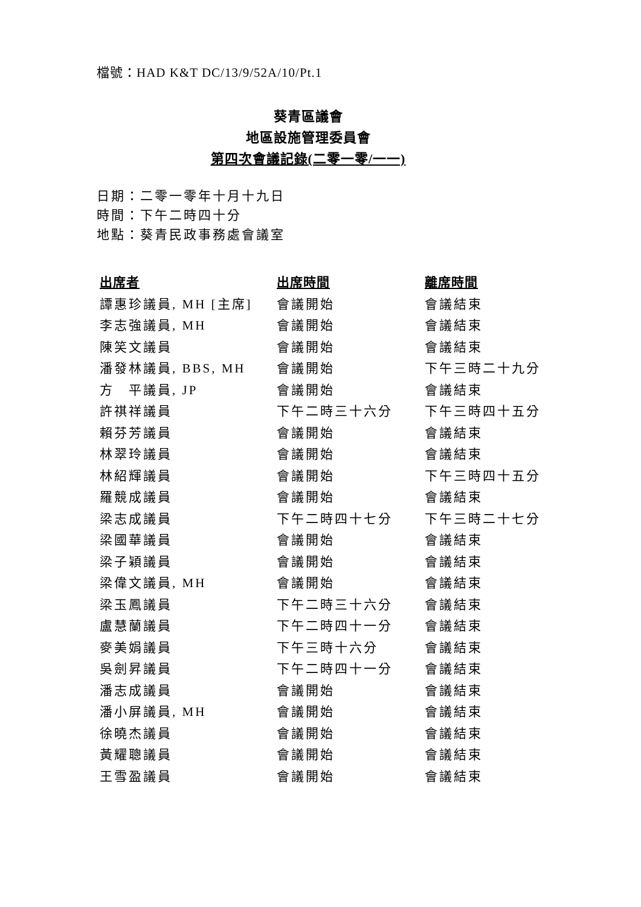檔號：HAD K&T DC/13/9/52A/10/Pt.1
葵青區議會
地區設施管理委員會
第四次會議記錄(二零一零/一一)
日期：二零一零年十月十九日
時間：下午二時四十分
地點：葵青民政事務處會議室
| 出席者 | 出席時間 | 離席時間 |
| --- | --- | --- |
| 譚惠珍議員, MH [主席] | 會議開始 | 會議結束 |
| 李志強議員, MH | 會議開始 | 會議結束 |
| 陳笑文議員 | 會議開始 | 會議結束 |
| 潘發林議員, BBS, MH | 會議開始 | 下午三時二十九分 |
| 方 平議員, JP | 會議開始 | 會議結束 |
| 許祺祥議員 | 下午二時三十六分 | 下午三時四十五分 |
| 賴芬芳議員 | 會議開始 | 會議結束 |
| 林翠玲議員 | 會議開始 | 會議結束 |
| 林紹輝議員 | 會議開始 | 下午三時四十五分 |
| 羅競成議員 | 會議開始 | 會議結束 |
| 梁志成議員 | 下午二時四十七分 | 下午三時二十七分 |
| 梁國華議員 | 會議開始 | 會議結束 |
| 梁子穎議員 | 會議開始 | 會議結束 |
| 梁偉文議員, MH | 會議開始 | 會議結束 |
| 梁玉鳳議員 | 下午二時三十六分 | 會議結束 |
| 盧慧蘭議員 | 下午二時四十一分 | 會議結束 |
| 麥美娟議員 | 下午三時十六分 | 會議結束 |
| 吳劍昇議員 | 下午二時四十一分 | 會議結束 |
| 潘志成議員 | 會議開始 | 會議結束 |
| 潘小屏議員, MH | 會議開始 | 會議結束 |
| 徐曉杰議員 | 會議開始 | 會議結束 |
| 黃耀聰議員 | 會議開始 | 會議結束 |
| 王雪盈議員 | 會議開始 | 會議結束 |